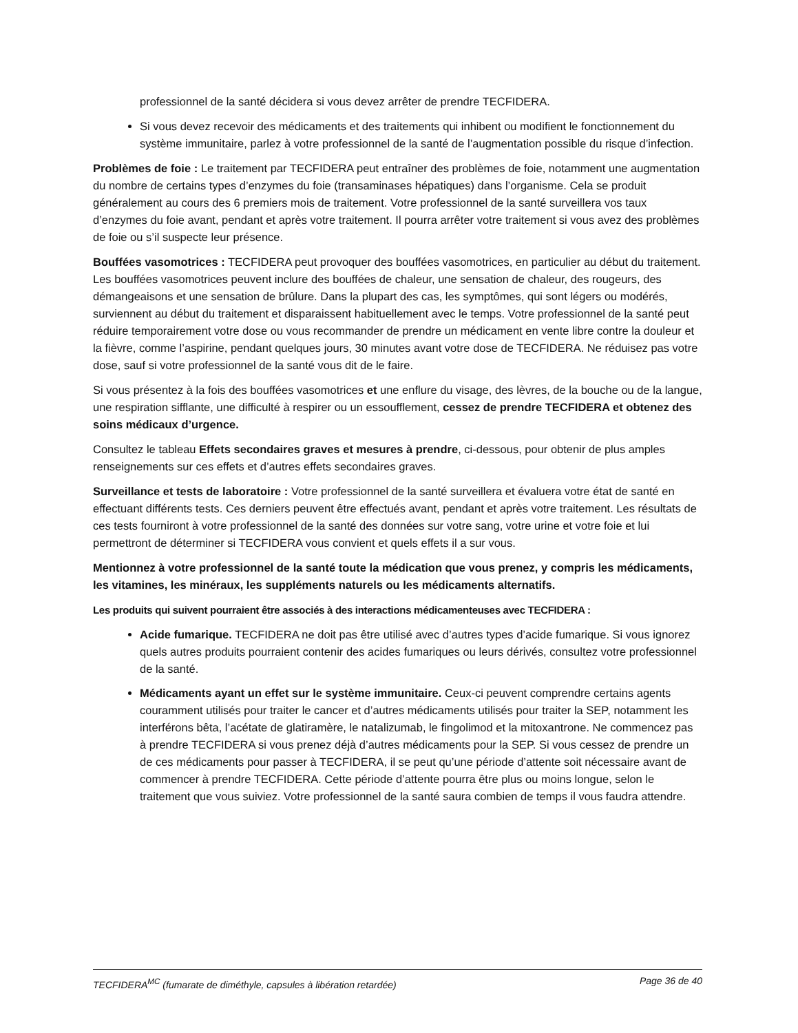professionnel de la santé décidera si vous devez arrêter de prendre TECFIDERA.
Si vous devez recevoir des médicaments et des traitements qui inhibent ou modifient le fonctionnement du système immunitaire, parlez à votre professionnel de la santé de l’augmentation possible du risque d’infection.
Problèmes de foie : Le traitement par TECFIDERA peut entraîner des problèmes de foie, notamment une augmentation du nombre de certains types d’enzymes du foie (transaminases hépatiques) dans l’organisme. Cela se produit généralement au cours des 6 premiers mois de traitement. Votre professionnel de la santé surveillera vos taux d’enzymes du foie avant, pendant et après votre traitement. Il pourra arrêter votre traitement si vous avez des problèmes de foie ou s’il suspecte leur présence.
Bouffées vasomotrices : TECFIDERA peut provoquer des bouffées vasomotrices, en particulier au début du traitement. Les bouffées vasomotrices peuvent inclure des bouffées de chaleur, une sensation de chaleur, des rougeurs, des démangeaisons et une sensation de brûlure. Dans la plupart des cas, les symptômes, qui sont légers ou modérés, surviennent au début du traitement et disparaissent habituellement avec le temps. Votre professionnel de la santé peut réduire temporairement votre dose ou vous recommander de prendre un médicament en vente libre contre la douleur et la fièvre, comme l’aspirine, pendant quelques jours, 30 minutes avant votre dose de TECFIDERA. Ne réduisez pas votre dose, sauf si votre professionnel de la santé vous dit de le faire.
Si vous présentez à la fois des bouffées vasomotrices et une enflure du visage, des lèvres, de la bouche ou de la langue, une respiration sifflante, une difficulté à respirer ou un essoufflement, cessez de prendre TECFIDERA et obtenez des soins médicaux d’urgence.
Consultez le tableau Effets secondaires graves et mesures à prendre, ci-dessous, pour obtenir de plus amples renseignements sur ces effets et d’autres effets secondaires graves.
Surveillance et tests de laboratoire : Votre professionnel de la santé surveillera et évaluera votre état de santé en effectuant différents tests. Ces derniers peuvent être effectués avant, pendant et après votre traitement. Les résultats de ces tests fourniront à votre professionnel de la santé des données sur votre sang, votre urine et votre foie et lui permettront de déterminer si TECFIDERA vous convient et quels effets il a sur vous.
Mentionnez à votre professionnel de la santé toute la médication que vous prenez, y compris les médicaments, les vitamines, les minéraux, les suppléments naturels ou les médicaments alternatifs.
Les produits qui suivent pourraient être associés à des interactions médicamenteuses avec TECFIDERA :
Acide fumarique. TECFIDERA ne doit pas être utilisé avec d’autres types d’acide fumarique. Si vous ignorez quels autres produits pourraient contenir des acides fumariques ou leurs dérivés, consultez votre professionnel de la santé.
Médicaments ayant un effet sur le système immunitaire. Ceux-ci peuvent comprendre certains agents couramment utilisés pour traiter le cancer et d’autres médicaments utilisés pour traiter la SEP, notamment les interférons bêta, l’acétate de glatiramère, le natalizumab, le fingolimod et la mitoxantrone. Ne commencez pas à prendre TECFIDERA si vous prenez déjà d’autres médicaments pour la SEP. Si vous cessez de prendre un de ces médicaments pour passer à TECFIDERA, il se peut qu’une période d’attente soit nécessaire avant de commencer à prendre TECFIDERA. Cette période d’attente pourra être plus ou moins longue, selon le traitement que vous suiviez. Votre professionnel de la santé saura combien de temps il vous faudra attendre.
TECFIDERA<sup>MC</sup> (fumarate de diméthyle, capsules à libération retardée) Page 36 de 40